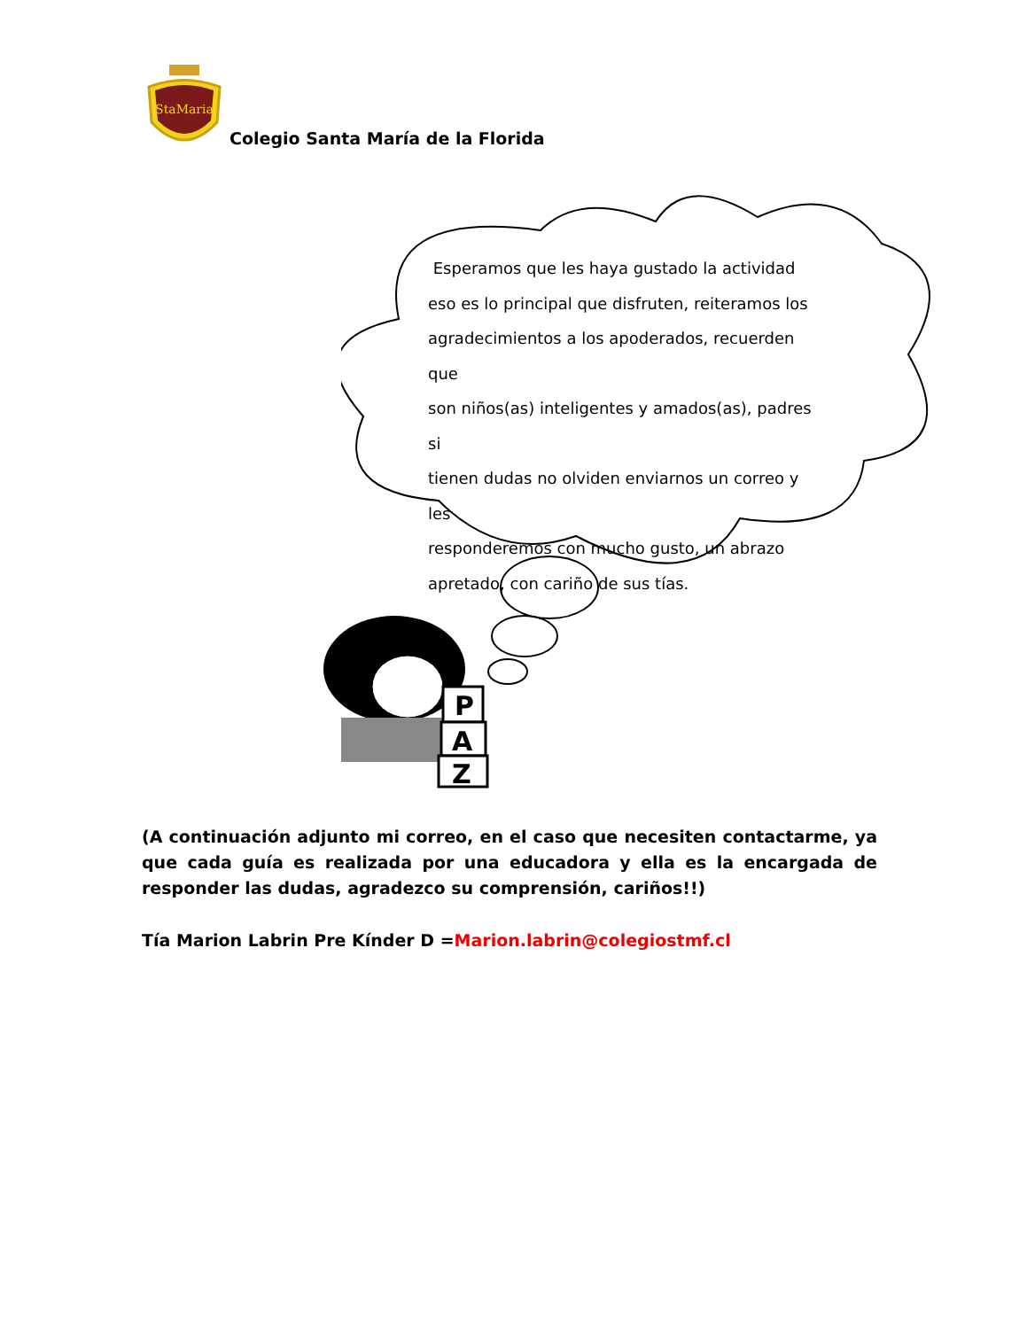StaMaria
Colegio Santa María de la Florida
Esperamos que les haya gustado la actividad
eso es lo principal que disfruten, reiteramos los
agradecimientos a los apoderados, recuerden que
son niños(as) inteligentes y amados(as), padres si
tienen dudas no olviden enviarnos un correo y les
responderemos con mucho gusto, un abrazo
apretado, con cariño de sus tías.
P
A
Z
(A continuación adjunto mi correo, en el caso que necesiten contactarme, ya que cada guía es realizada por una educadora y ella es la encargada de responder las dudas, agradezco su comprensión, cariños!!)
Tía Marion Labrin Pre Kínder D =Marion.labrin@colegiostmf.cl